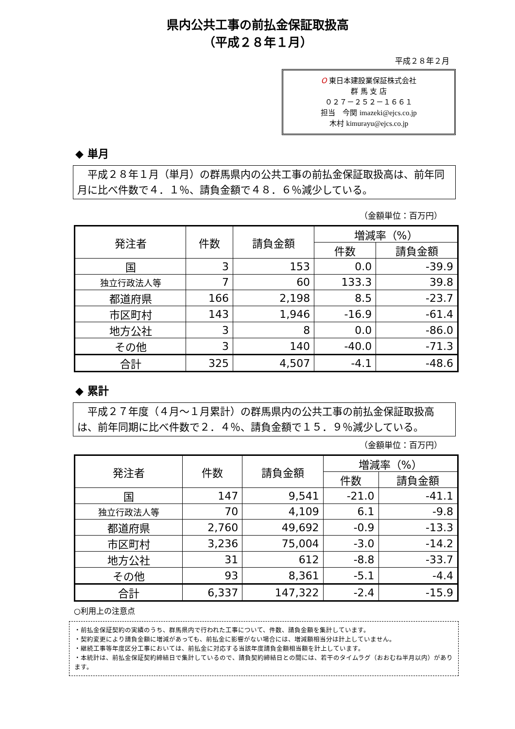県内公共工事の前払金保証取扱高
（平成２８年１月）
平成２８年２月
O 東日本建設業保証株式会社
群 馬 支 店
０２７－２５２－１６６１
担当　今関 imazeki@ejcs.co.jp
木村 kimurayu@ejcs.co.jp
◆ 単月
　平成２８年１月（単月）の群馬県内の公共工事の前払金保証取扱高は、前年同月に比べ件数で４．１％、請負金額で４８．６％減少している。
（金額単位：百万円）
| 発注者 | 件数 | 請負金額 | 増減率（%） | |
| --- | --- | --- | --- | --- |
| | | | 件数 | 請負金額 |
| 国 | 3 | 153 | 0.0 | -39.9 |
| 独立行政法人等 | 7 | 60 | 133.3 | 39.8 |
| 都道府県 | 166 | 2,198 | 8.5 | -23.7 |
| 市区町村 | 143 | 1,946 | -16.9 | -61.4 |
| 地方公社 | 3 | 8 | 0.0 | -86.0 |
| その他 | 3 | 140 | -40.0 | -71.3 |
| 合計 | 325 | 4,507 | -4.1 | -48.6 |
◆ 累計
　平成２７年度（４月～１月累計）の群馬県内の公共工事の前払金保証取扱高は、前年同期に比べ件数で２．４％、請負金額で１５．９％減少している。
（金額単位：百万円）
| 発注者 | 件数 | 請負金額 | 増減率（%） | |
| --- | --- | --- | --- | --- |
| | | | 件数 | 請負金額 |
| 国 | 147 | 9,541 | -21.0 | -41.1 |
| 独立行政法人等 | 70 | 4,109 | 6.1 | -9.8 |
| 都道府県 | 2,760 | 49,692 | -0.9 | -13.3 |
| 市区町村 | 3,236 | 75,004 | -3.0 | -14.2 |
| 地方公社 | 31 | 612 | -8.8 | -33.7 |
| その他 | 93 | 8,361 | -5.1 | -4.4 |
| 合計 | 6,337 | 147,322 | -2.4 | -15.9 |
○利用上の注意点
・前払金保証契約の実績のうち、群馬県内で行われた工事について、件数、請負金額を集計しています。
・契約変更により請負金額に増減があっても、前払金に影響がない場合には、増減額相当分は計上していません。
・継続工事等年度区分工事においては、前払金に対応する当該年度請負金額相当額を計上しています。
・本統計は、前払金保証契約締結日で集計しているので、請負契約締結日との間には、若干のタイムラグ（おおむね半月以内）があります。